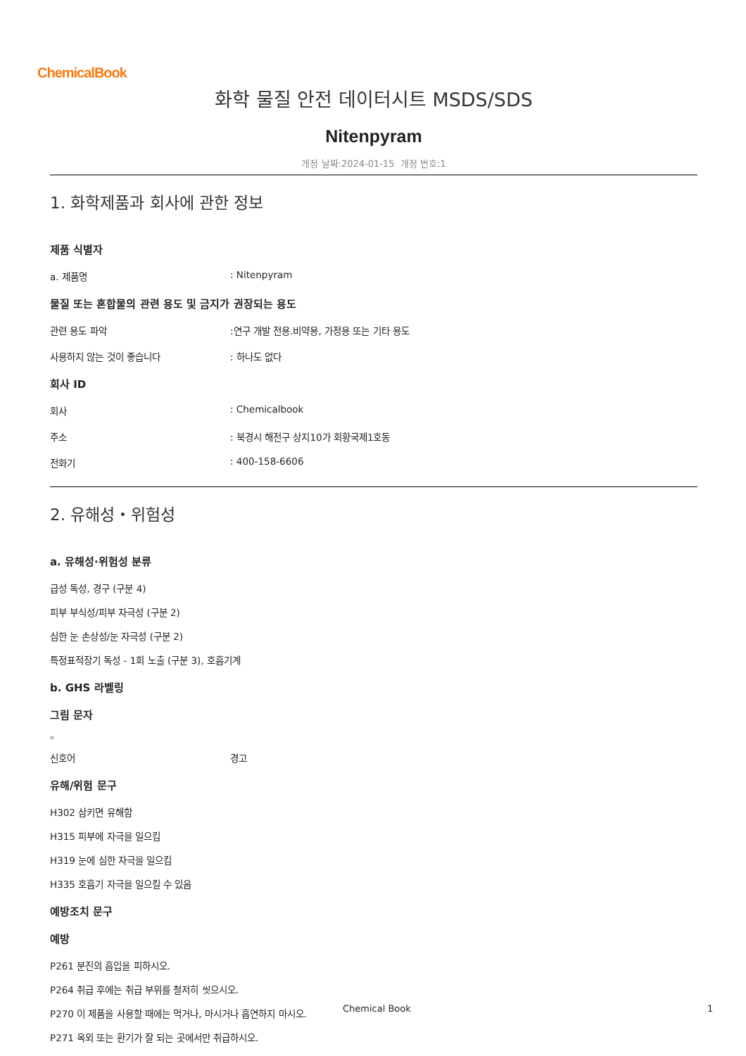ChemicalBook
화학 물질 안전 데이터시트 MSDS/SDS
Nitenpyram
개정 날짜:2024-01-15 개정 번호:1
1. 화학제품과 회사에 관한 정보
제품 식별자
a. 제품명: Nitenpyram
물질 또는 혼합물의 관련 용도 및 금지가 권장되는 용도
관련 용도 파악:연구 개발 전용.비약용, 가정용 또는 기타 용도
사용하지 않는 것이 좋습니다: 하나도 없다
회사 ID
회사: Chemicalbook
주소: 북경시 해전구 상지10가 회황국제1호동
전화기: 400-158-6606
2. 유해성・위험성
a. 유해성·위험성 분류
급성 독성, 경구 (구분 4)
피부 부식성/피부 자극성 (구분 2)
심한 눈 손상성/눈 자극성 (구분 2)
특정표적장기 독성 - 1회 노출 (구분 3), 호흡기계
b. GHS 라벨링
그림 문자
▫
신호어 경고
유해/위험 문구
H302 삼키면 유해함
H315 피부에 자극을 일으킴
H319 눈에 심한 자극을 일으킴
H335 호흡기 자극을 일으킬 수 있음
예방조치 문구
예방
P261 분진의 흡입을 피하시오.
P264 취급 후에는 취급 부위를 철저히 씻으시오.
P270 이 제품을 사용할 때에는 먹거나, 마시거나 흡연하지 마시오.
P271 옥외 또는 환기가 잘 되는 곳에서만 취급하시오.
Chemical Book 1